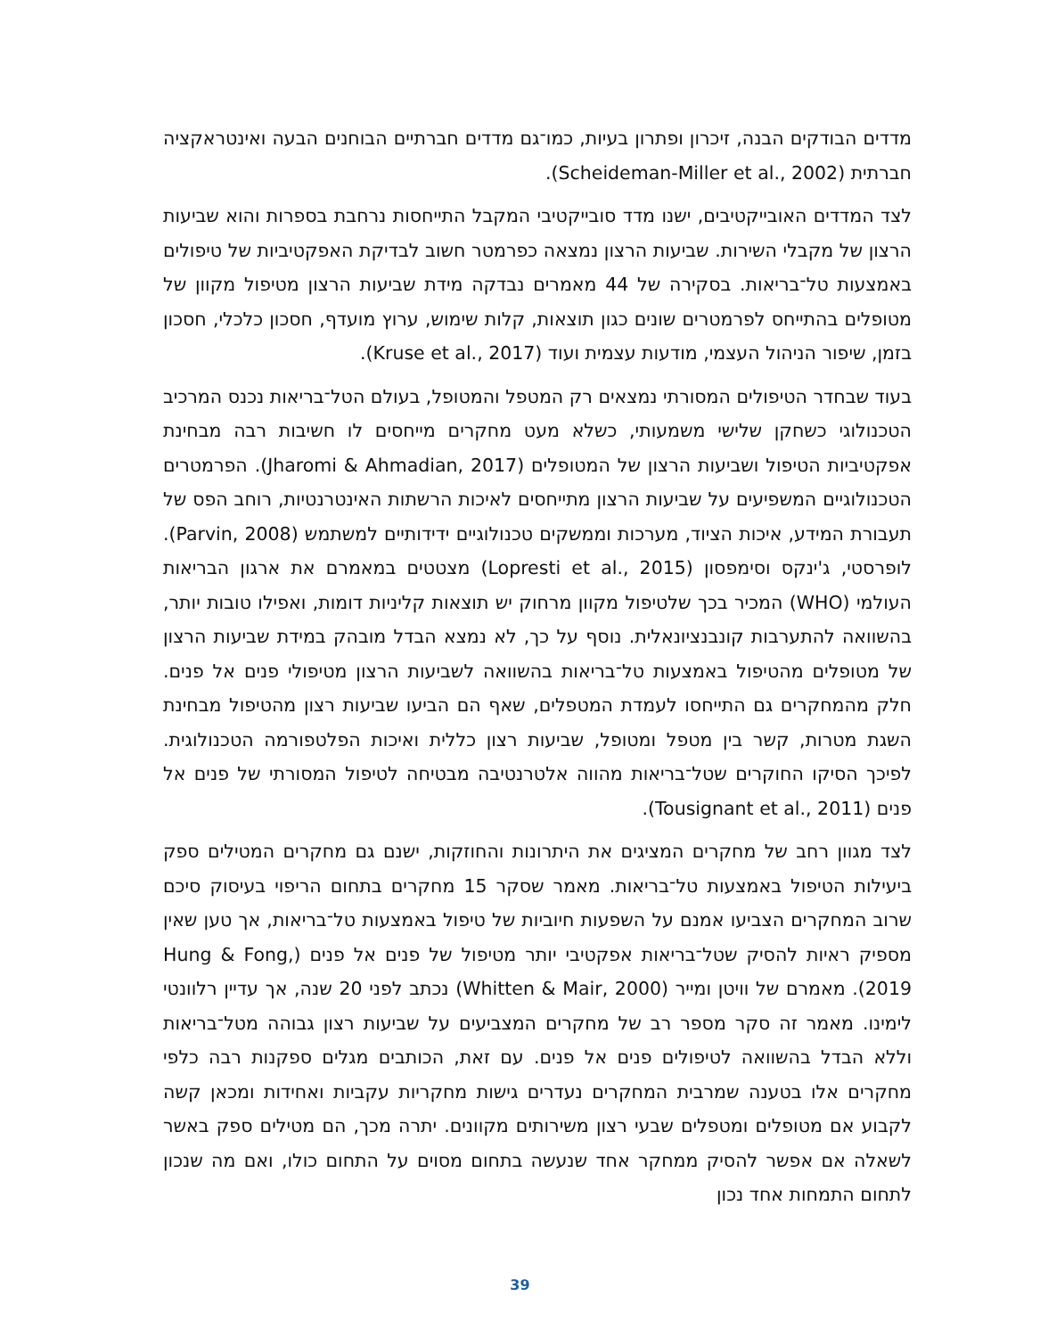מדדים הבודקים הבנה, זיכרון ופתרון בעיות, כמו־גם מדדים חברתיים הבוחנים הבעה ואינטראקציה חברתית (Scheideman-Miller et al., 2002).
לצד המדדים האובייקטיבים, ישנו מדד סובייקטיבי המקבל התייחסות נרחבת בספרות והוא שביעות הרצון של מקבלי השירות. שביעות הרצון נמצאה כפרמטר חשוב לבדיקת האפקטיביות של טיפולים באמצעות טל־בריאות. בסקירה של 44 מאמרים נבדקה מידת שביעות הרצון מטיפול מקוון של מטופלים בהתייחס לפרמטרים שונים כגון תוצאות, קלות שימוש, ערוץ מועדף, חסכון כלכלי, חסכון בזמן, שיפור הניהול העצמי, מודעות עצמית ועוד (Kruse et al., 2017).
בעוד שבחדר הטיפולים המסורתי נמצאים רק המטפל והמטופל, בעולם הטל־בריאות נכנס המרכיב הטכנולוגי כשחקן שלישי משמעותי, כשלא מעט מחקרים מייחסים לו חשיבות רבה מבחינת אפקטיביות הטיפול ושביעות הרצון של המטופלים (Jharomi & Ahmadian, 2017). הפרמטרים הטכנולוגיים המשפיעים על שביעות הרצון מתייחסים לאיכות הרשתות האינטרנטיות, רוחב הפס של תעבורת המידע, איכות הציוד, מערכות וממשקים טכנולוגיים ידידותיים למשתמש (Parvin, 2008). לופרסטי, ג'ינקס וסימפסון (Lopresti et al., 2015) מצטטים במאמרם את ארגון הבריאות העולמי (WHO) המכיר בכך שלטיפול מקוון מרחוק יש תוצאות קליניות דומות, ואפילו טובות יותר, בהשוואה להתערבות קונבנציונאלית. נוסף על כך, לא נמצא הבדל מובהק במידת שביעות הרצון של מטופלים מהטיפול באמצעות טל־בריאות בהשוואה לשביעות הרצון מטיפולי פנים אל פנים. חלק מהמחקרים גם התייחסו לעמדת המטפלים, שאף הם הביעו שביעות רצון מהטיפול מבחינת השגת מטרות, קשר בין מטפל ומטופל, שביעות רצון כללית ואיכות הפלטפורמה הטכנולוגית. לפיכך הסיקו החוקרים שטל־בריאות מהווה אלטרנטיבה מבטיחה לטיפול המסורתי של פנים אל פנים (Tousignant et al., 2011).
לצד מגוון רחב של מחקרים המציגים את היתרונות והחוזקות, ישנם גם מחקרים המטילים ספק ביעילות הטיפול באמצעות טל־בריאות. מאמר שסקר 15 מחקרים בתחום הריפוי בעיסוק סיכם שרוב המחקרים הצביעו אמנם על השפעות חיוביות של טיפול באמצעות טל־בריאות, אך טען שאין מספיק ראיות להסיק שטל־בריאות אפקטיבי יותר מטיפול של פנים אל פנים (Hung & Fong, 2019). מאמרם של וויטן ומייר (Whitten & Mair, 2000) נכתב לפני 20 שנה, אך עדיין רלוונטי לימינו. מאמר זה סקר מספר רב של מחקרים המצביעים על שביעות רצון גבוהה מטל־בריאות וללא הבדל בהשוואה לטיפולים פנים אל פנים. עם זאת, הכותבים מגלים ספקנות רבה כלפי מחקרים אלו בטענה שמרבית המחקרים נעדרים גישות מחקריות עקביות ואחידות ומכאן קשה לקבוע אם מטופלים ומטפלים שבעי רצון משירותים מקוונים. יתרה מכך, הם מטילים ספק באשר לשאלה אם אפשר להסיק ממחקר אחד שנעשה בתחום מסוים על התחום כולו, ואם מה שנכון לתחום התמחות אחד נכון
39